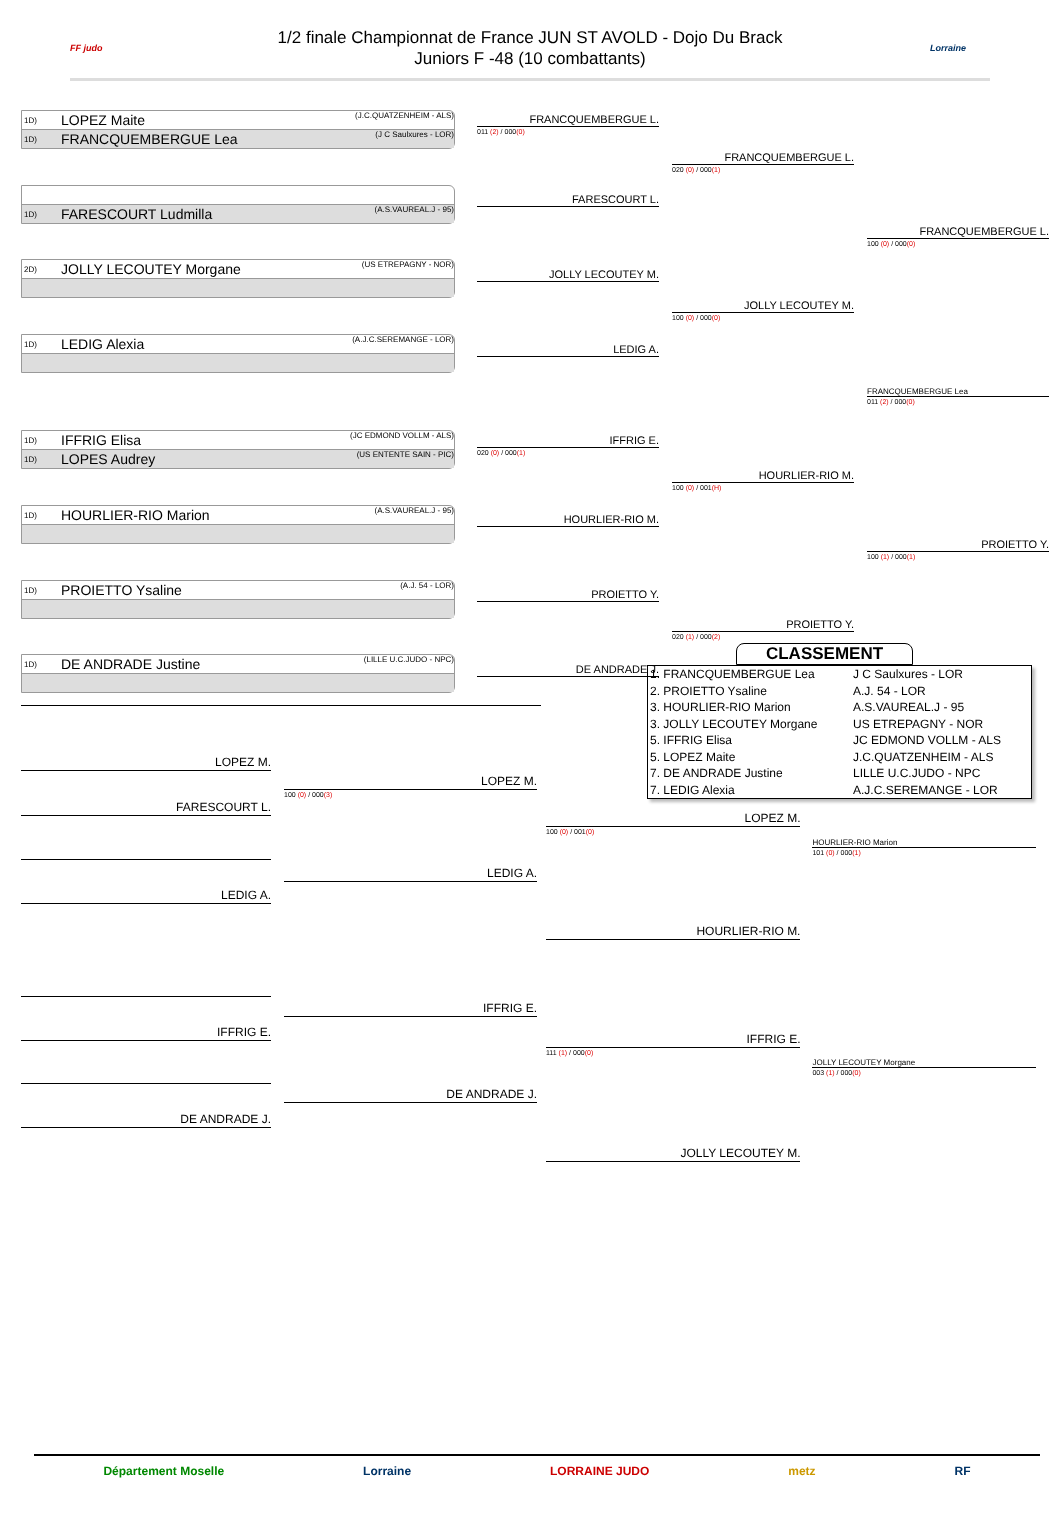FF judo
1/2 finale Championnat de France JUN ST AVOLD - Dojo Du Brack
Juniors F -48 (10 combattants)
Lorraine
1D) LOPEZ Maite (J.C.QUATZENHEIM - ALS)
1D) FRANCQUEMBERGUE Lea (J C Saulxures - LOR)
1D) FARESCOURT Ludmilla (A.S.VAUREAL.J - 95)
2D) JOLLY LECOUTEY Morgane (US ETREPAGNY - NOR)
1D) LEDIG Alexia (A.J.C.SEREMANGE - LOR)
1D) IFFRIG Elisa (JC EDMOND VOLLM - ALS)
1D) LOPES Audrey (US ENTENTE SAIN - PIC)
1D) HOURLIER-RIO Marion (A.S.VAUREAL.J - 95)
1D) PROIETTO Ysaline (A.J. 54 - LOR)
1D) DE ANDRADE Justine (LILLE U.C.JUDO - NPC)
FRANCQUEMBERGUE L.
011 (2) / 000(0)
FARESCOURT L.
JOLLY LECOUTEY M.
LEDIG A.
IFFRIG E.
020 (0) / 000(1)
HOURLIER-RIO M.
PROIETTO Y.
DE ANDRADE J.
FRANCQUEMBERGUE L.
020 (0) / 000(1)
JOLLY LECOUTEY M.
100 (0) / 000(0)
HOURLIER-RIO M.
100 (0) / 001(H)
PROIETTO Y.
020 (1) / 000(2)
FRANCQUEMBERGUE L.
100 (0) / 000(0)
FRANCQUEMBERGUE Lea
011 (2) / 000(0)
PROIETTO Y.
100 (1) / 000(1)
LOPEZ M.
FARESCOURT L.
LEDIG A.
IFFRIG E.
DE ANDRADE J.
LOPEZ M.
100 (0) / 000(3)
LEDIG A.
IFFRIG E.
DE ANDRADE J.
CLASSEMENT
| 1. FRANCQUEMBERGUE Lea | J C Saulxures - LOR |
| 2. PROIETTO Ysaline | A.J. 54 - LOR |
| 3. HOURLIER-RIO Marion | A.S.VAUREAL.J - 95 |
| 3. JOLLY LECOUTEY Morgane | US ETREPAGNY - NOR |
| 5. IFFRIG Elisa | JC EDMOND VOLLM - ALS |
| 5. LOPEZ Maite | J.C.QUATZENHEIM - ALS |
| 7. DE ANDRADE Justine | LILLE U.C.JUDO - NPC |
| 7. LEDIG Alexia | A.J.C.SEREMANGE - LOR |
LOPEZ M.
100 (0) / 001(0)
HOURLIER-RIO M.
IFFRIG E.
111 (1) / 000(0)
JOLLY LECOUTEY M.
HOURLIER-RIO Marion
101 (0) / 000(1)
JOLLY LECOUTEY Morgane
003 (1) / 000(0)
Département Moselle Lorraine LORRAINE JUDO metz RF